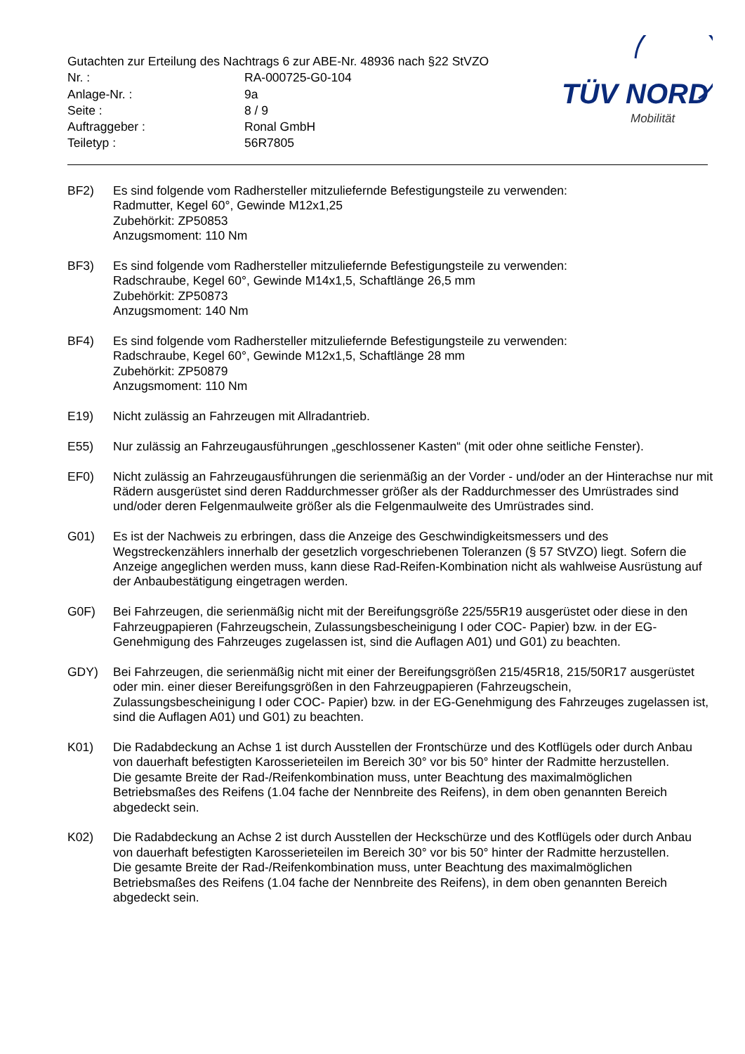Gutachten zur Erteilung des Nachtrags 6 zur ABE-Nr. 48936 nach §22 StVZO
| Nr. : | RA-000725-G0-104 |
| Anlage-Nr. : | 9a |
| Seite : | 8 / 9 |
| Auftraggeber : | Ronal GmbH |
| Teiletyp : | 56R7805 |
TÜV NORD
Mobilität
BF2) Es sind folgende vom Radhersteller mitzuliefernde Befestigungsteile zu verwenden:
Radmutter, Kegel 60°, Gewinde M12x1,25
Zubehörkit: ZP50853
Anzugsmoment: 110 Nm
BF3) Es sind folgende vom Radhersteller mitzuliefernde Befestigungsteile zu verwenden:
Radschraube, Kegel 60°, Gewinde M14x1,5, Schaftlänge 26,5 mm
Zubehörkit: ZP50873
Anzugsmoment: 140 Nm
BF4) Es sind folgende vom Radhersteller mitzuliefernde Befestigungsteile zu verwenden:
Radschraube, Kegel 60°, Gewinde M12x1,5, Schaftlänge 28 mm
Zubehörkit: ZP50879
Anzugsmoment: 110 Nm
E19) Nicht zulässig an Fahrzeugen mit Allradantrieb.
E55) Nur zulässig an Fahrzeugausführungen „geschlossener Kasten“ (mit oder ohne seitliche Fenster).
EF0) Nicht zulässig an Fahrzeugausführungen die serienmäßig an der Vorder - und/oder an der Hinterachse nur mit Rädern ausgerüstet sind deren Raddurchmesser größer als der Raddurchmesser des Umrüstrades sind und/oder deren Felgenmaulweite größer als die Felgenmaulweite des Umrüstrades sind.
G01) Es ist der Nachweis zu erbringen, dass die Anzeige des Geschwindigkeitsmessers und des Wegstreckenzählers innerhalb der gesetzlich vorgeschriebenen Toleranzen (§ 57 StVZO) liegt. Sofern die Anzeige angeglichen werden muss, kann diese Rad-Reifen-Kombination nicht als wahlweise Ausrüstung auf der Anbaubestätigung eingetragen werden.
G0F) Bei Fahrzeugen, die serienmäßig nicht mit der Bereifungsgröße 225/55R19 ausgerüstet oder diese in den Fahrzeugpapieren (Fahrzeugschein, Zulassungsbescheinigung I oder COC- Papier) bzw. in der EG-Genehmigung des Fahrzeuges zugelassen ist, sind die Auflagen A01) und G01) zu beachten.
GDY) Bei Fahrzeugen, die serienmäßig nicht mit einer der Bereifungsgrößen 215/45R18, 215/50R17 ausgerüstet oder min. einer dieser Bereifungsgrößen in den Fahrzeugpapieren (Fahrzeugschein, Zulassungsbescheinigung I oder COC- Papier) bzw. in der EG-Genehmigung des Fahrzeuges zugelassen ist, sind die Auflagen A01) und G01) zu beachten.
K01) Die Radabdeckung an Achse 1 ist durch Ausstellen der Frontschürze und des Kotflügels oder durch Anbau von dauerhaft befestigten Karosserieteilen im Bereich 30° vor bis 50° hinter der Radmitte herzustellen.
Die gesamte Breite der Rad-/Reifenkombination muss, unter Beachtung des maximalmöglichen Betriebsmaßes des Reifens (1.04 fache der Nennbreite des Reifens), in dem oben genannten Bereich abgedeckt sein.
K02) Die Radabdeckung an Achse 2 ist durch Ausstellen der Heckschürze und des Kotflügels oder durch Anbau von dauerhaft befestigten Karosserieteilen im Bereich 30° vor bis 50° hinter der Radmitte herzustellen.
Die gesamte Breite der Rad-/Reifenkombination muss, unter Beachtung des maximalmöglichen Betriebsmaßes des Reifens (1.04 fache der Nennbreite des Reifens), in dem oben genannten Bereich abgedeckt sein.